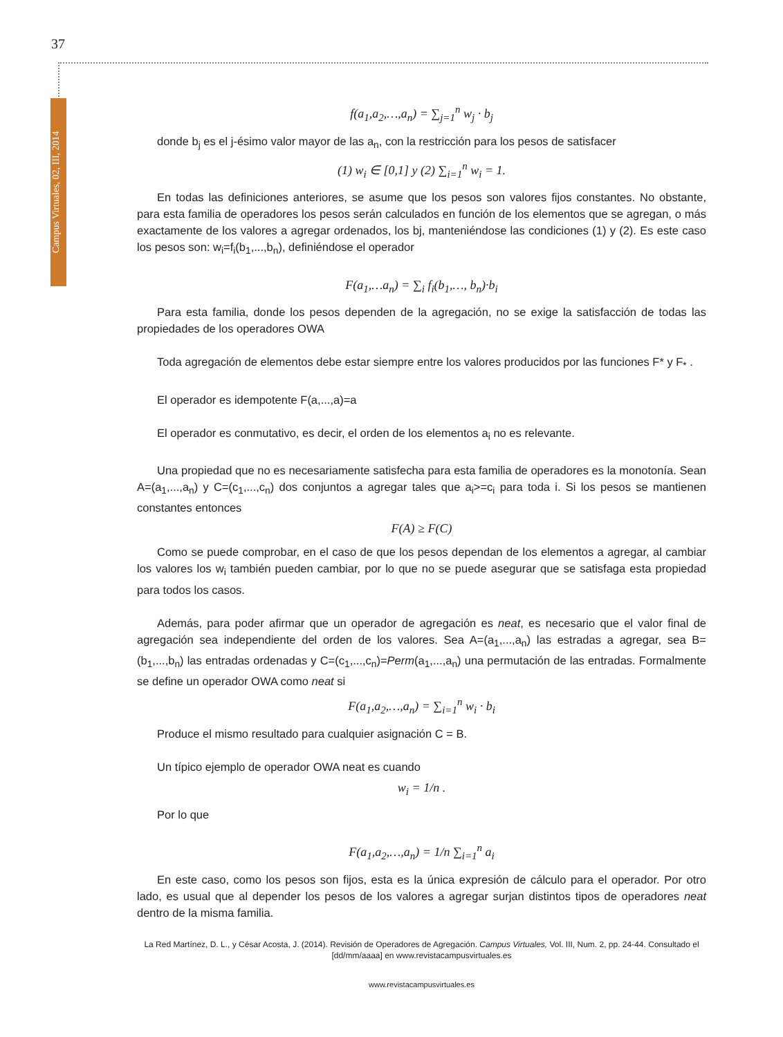37
Campus Virtuales, 02, III, 2014
f(a<sub>1</sub>,a<sub>2</sub>,…,a<sub>n</sub>) = ∑<sub>j=1</sub><sup>n</sup> w<sub>j</sub> · b<sub>j</sub>
donde b<sub>j</sub> es el j-ésimo valor mayor de las a<sub>n</sub>, con la restricción para los pesos de satisfacer
(1) w<sub>i</sub> ∈ [0,1] y (2) ∑<sub>i=1</sub><sup>n</sup> w<sub>i</sub> = 1.
En todas las definiciones anteriores, se asume que los pesos son valores fijos constantes. No obstante, para esta familia de operadores los pesos serán calculados en función de los elementos que se agregan, o más exactamente de los valores a agregar ordenados, los bj, manteniéndose las condiciones (1) y (2). Es este caso los pesos son: w<sub>i</sub>=f<sub>i</sub>(b<sub>1</sub>,...,b<sub>n</sub>), definiéndose el operador
F(a<sub>1</sub>,…a<sub>n</sub>) = ∑<sub>i</sub> f<sub>i</sub>(b<sub>1</sub>,…, b<sub>n</sub>)·b<sub>i</sub>
Para esta familia, donde los pesos dependen de la agregación, no se exige la satisfacción de todas las propiedades de los operadores OWA
Toda agregación de elementos debe estar siempre entre los valores producidos por las funciones F* y F<sub>*</sub> .
El operador es idempotente F(a,...,a)=a
El operador es conmutativo, es decir, el orden de los elementos a<sub>i</sub> no es relevante.
Una propiedad que no es necesariamente satisfecha para esta familia de operadores es la monotonía. Sean A=(a<sub>1</sub>,...,a<sub>n</sub>) y C=(c<sub>1</sub>,...,c<sub>n</sub>) dos conjuntos a agregar tales que a<sub>i</sub>>=c<sub>i</sub> para toda i. Si los pesos se mantienen constantes entonces
F(A) ≥ F(C)
Como se puede comprobar, en el caso de que los pesos dependan de los elementos a agregar, al cambiar los valores los w<sub>i</sub> también pueden cambiar, por lo que no se puede asegurar que se satisfaga esta propiedad para todos los casos.
Además, para poder afirmar que un operador de agregación es neat, es necesario que el valor final de agregación sea independiente del orden de los valores. Sea A=(a<sub>1</sub>,...,a<sub>n</sub>) las estradas a agregar, sea B=(b<sub>1</sub>,...,b<sub>n</sub>) las entradas ordenadas y C=(c<sub>1</sub>,...,c<sub>n</sub>)=Perm(a<sub>1</sub>,...,a<sub>n</sub>) una permutación de las entradas. Formalmente se define un operador OWA como neat si
F(a<sub>1</sub>,a<sub>2</sub>,…,a<sub>n</sub>) = ∑<sub>i=1</sub><sup>n</sup> w<sub>i</sub> · b<sub>i</sub>
Produce el mismo resultado para cualquier asignación C = B.
Un típico ejemplo de operador OWA neat es cuando
w<sub>i</sub> = 1/n .
Por lo que
F(a<sub>1</sub>,a<sub>2</sub>,…,a<sub>n</sub>) = 1/n ∑<sub>i=1</sub><sup>n</sup> a<sub>i</sub>
En este caso, como los pesos son fijos, esta es la única expresión de cálculo para el operador. Por otro lado, es usual que al depender los pesos de los valores a agregar surjan distintos tipos de operadores neat dentro de la misma familia.
La Red Martínez, D. L., y César Acosta, J. (2014). Revisión de Operadores de Agregación. Campus Virtuales, Vol. III, Num. 2, pp. 24-44. Consultado el [dd/mm/aaaa] en www.revistacampusvirtuales.es
www.revistacampusvirtuales.es